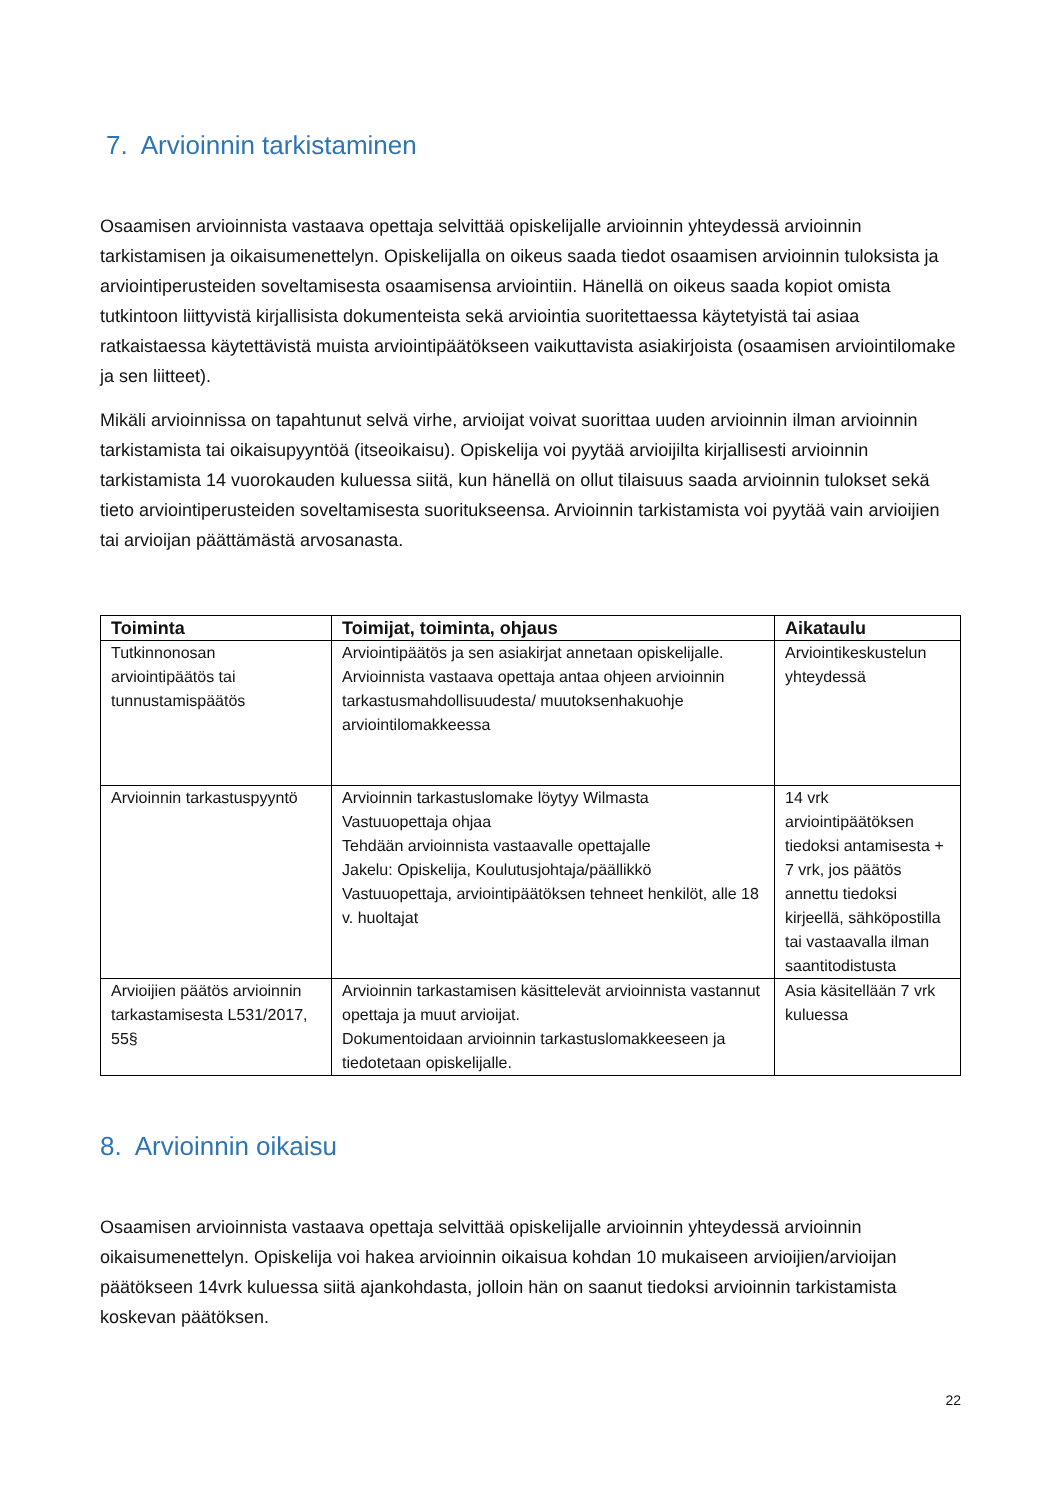7. Arvioinnin tarkistaminen
Osaamisen arvioinnista vastaava opettaja selvittää opiskelijalle arvioinnin yhteydessä arvioinnin tarkistamisen ja oikaisumenettelyn. Opiskelijalla on oikeus saada tiedot osaamisen arvioinnin tuloksista ja arviointiperusteiden soveltamisesta osaamisensa arviointiin. Hänellä on oikeus saada kopiot omista tutkintoon liittyvistä kirjallisista dokumenteista sekä arviointia suoritettaessa käytetyistä tai asiaa ratkaistaessa käytettävistä muista arviointipäätökseen vaikuttavista asiakirjoista (osaamisen arviointilomake ja sen liitteet).
Mikäli arvioinnissa on tapahtunut selvä virhe, arvioijat voivat suorittaa uuden arvioinnin ilman arvioinnin tarkistamista tai oikaisupyyntöä (itseoikaisu). Opiskelija voi pyytää arvioijilta kirjallisesti arvioinnin tarkistamista 14 vuorokauden kuluessa siitä, kun hänellä on ollut tilaisuus saada arvioinnin tulokset sekä tieto arviointiperusteiden soveltamisesta suoritukseensa. Arvioinnin tarkistamista voi pyytää vain arvioijien tai arvioijan päättämästä arvosanasta.
| Toiminta | Toimijat, toiminta, ohjaus | Aikataulu |
| --- | --- | --- |
| Tutkinnonosan arviointipäätös tai tunnustamispäätös | Arviointipäätös ja sen asiakirjat annetaan opiskelijalle. Arvioinnista vastaava opettaja antaa ohjeen arvioinnin tarkastusmahdollisuudesta/ muutoksenhakuohje arviointilomakkeessa | Arviointikeskustelun yhteydessä |
| Arvioinnin tarkastuspyyntö | Arvioinnin tarkastuslomake löytyy Wilmasta Vastuuopettaja ohjaa Tehdään arvioinnista vastaavalle opettajalle Jakelu: Opiskelija, Koulutusjohtaja/päällikkö Vastuuopettaja, arviointipäätöksen tehneet henkilöt, alle 18 v. huoltajat | 14 vrk arviointipäätöksen tiedoksi antamisesta + 7 vrk, jos päätös annettu tiedoksi kirjeellä, sähköpostilla tai vastaavalla ilman saantitodistusta |
| Arvioijien päätös arvioinnin tarkastamisesta L531/2017, 55§ | Arvioinnin tarkastamisen käsittelevät arvioinnista vastannut opettaja ja muut arvioijat. Dokumentoidaan arvioinnin tarkastuslomakkeeseen ja tiedotetaan opiskelijalle. | Asia käsitellään 7 vrk kuluessa |
8. Arvioinnin oikaisu
Osaamisen arvioinnista vastaava opettaja selvittää opiskelijalle arvioinnin yhteydessä arvioinnin oikaisumenettelyn. Opiskelija voi hakea arvioinnin oikaisua kohdan 10 mukaiseen arvioijien/arvioijan päätökseen 14vrk kuluessa siitä ajankohdasta, jolloin hän on saanut tiedoksi arvioinnin tarkistamista koskevan päätöksen.
22